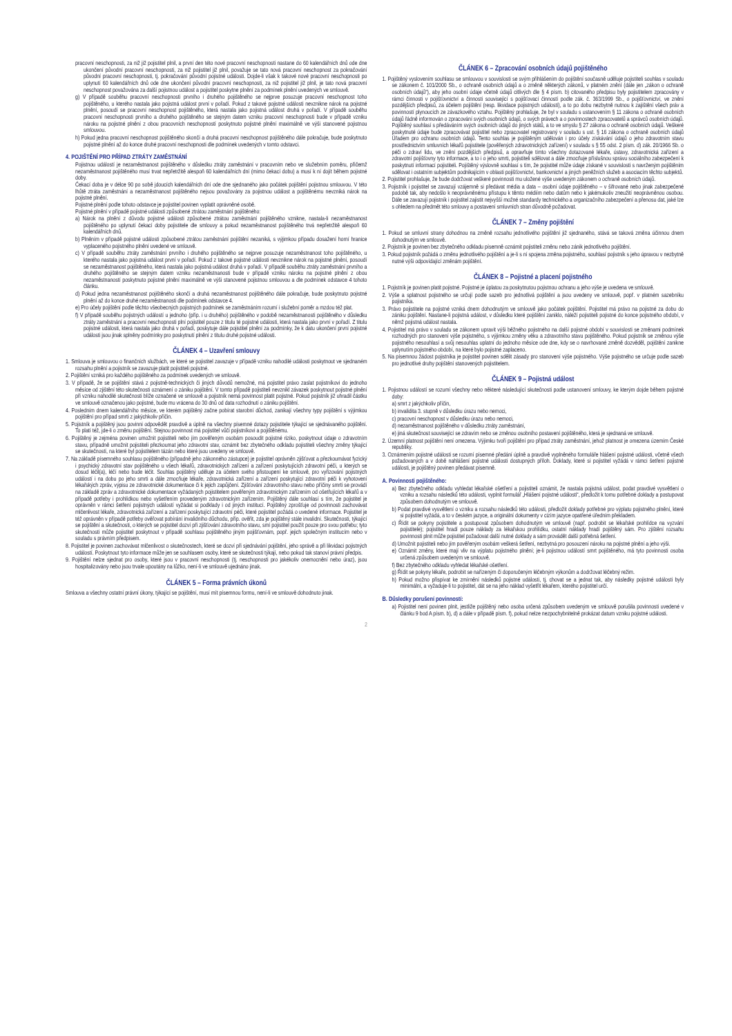pracovní neschopnosti, za niž již pojistitel plnil, a první den této nové pracovní neschopnosti nastane do 60 kalendářních dnů ode dne ukončení původní pracovní neschopnosti, za niž pojistitel již plnil, považuje se tato nová pracovní neschopnost za pokračování původní pracovní neschopnosti, tj. pokračování původní pojistné události. Dojde-li však k takové nové pracovní neschopnosti po uplynutí 60 kalendářních dnů ode dne ukončení původní pracovní neschopnosti, za niž pojistitel již plnil, je tato nová pracovní neschopnost považována za další pojistnou událost a pojistitel poskytne plnění za podmínek plnění uvedených ve smlouvě.
g) V případě souběhu pracovní neschopnosti prvního i druhého pojištěného se nejprve posuzuje pracovní neschopnost toho pojištěného, u kterého nastala jako pojistná událost první v pořadí. Pokud z takové pojistné události nevznikne nárok na pojistné plnění, posoudí se pracovní neschopnost pojištěného, která nastala jako pojistná událost druhá v pořadí. V případě souběhu pracovní neschopnosti prvního a druhého pojištěného se stejným datem vzniku pracovní neschopnosti bude v případě vzniku nároku na pojistné plnění z obou pracovních neschopností poskytnuto pojistné plnění maximálně ve výši stanovené pojistnou smlouvou.
h) Pokud jedna pracovní neschopnost pojištěného skončí a druhá pracovní neschopnost pojištěného dále pokračuje, bude poskytnuto pojistné plnění až do konce druhé pracovní neschopnosti dle podmínek uvedených v tomto odstavci.
4. POJIŠTĚNÍ PRO PŘÍPAD ZTRÁTY ZAMĚSTNÁNÍ
Pojistnou událostí je nezaměstnanost pojištěného v důsledku ztráty zaměstnání v pracovním nebo ve služebním poměru, přičemž nezaměstnanost pojištěného musí trvat nepřetržitě alespoň 60 kalendářních dní (mimo čekací dobu) a musí k ní dojít během pojistné doby.
Čekací doba je v délce 90 po sobě jdoucích kalendářních dní ode dne sjednaného jako počátek pojištění pojistnou smlouvou. V této lhůtě ztráta zaměstnání a nezaměstnanost pojištěného nejsou považovány za pojistnou událost a pojištěnému nevzniká nárok na pojistné plnění.
Pojistné plnění podle tohoto odstavce je pojistitel povinen vyplatit oprávněné osobě.
Pojistné plnění v případě pojistné události způsobené ztrátou zaměstnání pojištěného:
a) Nárok na plnění z důvodu pojistné události způsobené ztrátou zaměstnání pojištěného vznikne, nastala-li nezaměstnanost pojištěného po uplynutí čekací doby pojistitele dle smlouvy a pokud nezaměstnanost pojištěného trvá nepřetržitě alespoň 60 kalendářních dnů.
b) Plněním v případě pojistné události způsobené ztrátou zaměstnání pojištění nezaniká, s výjimkou případu dosažení horní hranice vyplaceného pojistného plnění uvedené ve smlouvě.
c) V případě souběhu ztráty zaměstnání prvního i druhého pojištěného se nejprve posuzuje nezaměstnanost toho pojištěného, u kterého nastala jako pojistná událost první v pořadí. Pokud z takové pojistné události nevznikne nárok na pojistné plnění, posoudí se nezaměstnanost pojištěného, která nastala jako pojistná událost druhá v pořadí. V případě souběhu ztráty zaměstnání prvního a druhého pojištěného se stejným datem vzniku nezaměstnanosti bude v případě vzniku nároku na pojistné plnění z obou nezaměstnaností poskytnuto pojistné plnění maximálně ve výši stanovené pojistnou smlouvou a dle podmínek odstavce 4 tohoto článku.
d) Pokud jedna nezaměstnanost pojištěného skončí a druhá nezaměstnanost pojištěného dále pokračuje, bude poskytnuto pojistné plnění až do konce druhé nezaměstnanosti dle podmínek odstavce 4.
e) Pro účely pojištění podle těchto všeobecných pojistných podmínek se zaměstnáním rozumí i služební poměr a mzdou též plat.
f) V případě souběhu pojistných událostí u jednoho (příp. i u druhého) pojištěného v podobě nezaměstnanosti pojištěného v důsledku ztráty zaměstnání a pracovní neschopnosti plní pojistitel pouze z titulu té pojistné události, která nastala jako první v pořadí. Z titulu pojistné události, která nastala jako druhá v pořadí, poskytuje dále pojistitel plnění za podmínky, že k datu ukončení první pojistné události jsou jinak splněny podmínky pro poskytnutí plnění z titulu druhé pojistné události.
ČLÁNEK 4 – Uzavření smlouvy
1. Smlouva je smlouvou o finančních službách, ve které se pojistitel zavazuje v případě vzniku nahodilé události poskytnout ve sjednaném rozsahu plnění a pojistník se zavazuje platit pojistiteli pojistné.
2. Pojištění vzniká pro každého pojištěného za podmínek uvedených ve smlouvě.
3. V případě, že se pojištění stává z pojistně-technických či jiných důvodů nemožné, má pojistitel právo zaslat pojistníkovi do jednoho měsíce od zjištění této skutečnosti oznámení o zániku pojištění. V tomto případě pojistiteli nevznikl závazek poskytnout pojistné plnění při vzniku nahodilé skutečnosti blíže označené ve smlouvě a pojistník nemá povinnost platit pojistné. Pokud pojistník již uhradil částku ve smlouvě označenou jako pojistné, bude mu vrácena do 30 dnů od data rozhodnutí o zániku pojištění.
4. Posledním dnem kalendářního měsíce, ve kterém pojištěný začne pobírat starobní důchod, zanikají všechny typy pojištění s výjimkou pojištění pro případ smrti z jakýchkoliv příčin.
5. Pojistník a pojištěný jsou povinni odpovědět pravdivě a úplně na všechny písemné dotazy pojistitele týkající se sjednávaného pojištění. To platí též, jde-li o změnu pojištění. Stejnou povinnost má pojistitel vůči pojistníkovi a pojištěnému.
6. Pojištěný je zejména povinen umožnit pojistiteli nebo jím pověřeným osobám posoudit pojistné riziko, poskytnout údaje o zdravotním stavu, případně umožnit pojistiteli přezkoumat jeho zdravotní stav, oznámit bez zbytečného odkladu pojistiteli všechny změny týkající se skutečností, na které byl pojistitelem tázán nebo které jsou uvedeny ve smlouvě.
7. Na základě písemného souhlasu pojištěného (případně jeho zákonného zástupce) je pojistitel oprávněn zjišťovat a přezkoumávat fyzický i psychický zdravotní stav pojištěného u všech lékařů, zdravotnických zařízení a zařízení poskytujících zdravotní péči, u kterých se dosud léčil(a), léčí nebo bude léčit. Souhlas pojištěný uděluje za účelem svého přistoupení ke smlouvě, pro vyřizování pojistných událostí i na dobu po jeho smrti a dále zmocňuje lékaře, zdravotnická zařízení a zařízení poskytující zdravotní péči k vyhotovení lékařských zpráv, výpisu ze zdravotnické dokumentace či k jejich zapůjčení. Zjišťování zdravotního stavu nebo příčiny smrti se provádí na základě zpráv a zdravotnické dokumentace vyžádaných pojistitelem pověřeným zdravotnickým zařízením od ošetřujících lékařů a v případě potřeby i prohlídkou nebo vyšetřením provedeným zdravotnickým zařízením. Pojištěný dále souhlasí s tím, že pojistitel je oprávněn v rámci šetření pojistných událostí vyžádat si podklady i od jiných institucí. Pojištěný zprošťuje od povinnosti zachovávat mlčenlivost lékaře, zdravotnická zařízení a zařízení poskytující zdravotní péči, které pojistitel požádá o uvedené informace. Pojistitel je též oprávněn v případě potřeby ověřovat pobírání invalidního důchodu, příp. ověřit, zda je pojištěný stále invalidní. Skutečnosti, týkající se pojištění a skutečnosti, o kterých se pojistitel dozví při zjišťování zdravotního stavu, smí pojistitel použít pouze pro svou potřebu; tyto skutečnosti může pojistitel poskytnout v případě souhlasu pojištěného jiným pojišťovnám, popř. jejich společným institucím nebo v souladu s právním předpisem.
8. Pojistitel je povinen zachovávat mlčenlivost o skutečnostech, které se dozví při sjednávání pojištění, jeho správě a při likvidaci pojistných událostí. Poskytnout tyto informace může jen se souhlasem osoby, které se skutečnosti týkají, nebo pokud tak stanoví právní předpis.
9. Pojištění nelze sjednat pro osoby, které jsou v pracovní neschopnosti (tj. neschopnosti pro jakékoliv onemocnění nebo úraz), jsou hospitalizovány nebo jsou trvale upoutány na lůžko, není-li ve smlouvě ujednáno jinak.
ČLÁNEK 5 – Forma právních úkonů
Smlouva a všechny ostatní právní úkony, týkající se pojištění, musí mít písemnou formu, není-li ve smlouvě dohodnuto jinak.
ČLÁNEK 6 – Zpracování osobních údajů pojištěného
1. Pojištěný vyslovením souhlasu se smlouvou v souvislosti se svým přihlášením do pojištění současně uděluje pojistiteli souhlas v souladu se zákonem č. 101/2000 Sb., o ochraně osobních údajů a o změně některých zákonů, v platném znění (dále jen „zákon o ochraně osobních údajů“), aby jeho osobní údaje včetně údajů citlivých dle § 4 písm. b) citovaného předpisu byly pojistitelem zpracovány v rámci činnosti v pojišťovnictví a činnosti související s pojišťovací činností podle zák. č. 363/1999 Sb., o pojišťovnictví, ve znění pozdějších předpisů, za účelem pojištění (resp. likvidace pojistných událostí), a to po dobu nezbytně nutnou k zajištění všech práv a povinností plynoucích ze závazkového vztahu. Pojištěný prohlašuje, že byl v souladu s ustanovením § 11 zákona o ochraně osobních údajů řádně informován o zpracování svých osobních údajů, o svých právech a o povinnostech zpracovatelů a správců osobních údajů. Pojištěný souhlasí s předáváním svých osobních údajů do jiných států, a to ve smyslu § 27 zákona o ochraně osobních údajů. Veškeré poskytnuté údaje bude zpracovávat pojistitel nebo zpracovatel registrovaný v souladu s ust. § 16 zákona o ochraně osobních údajů Úřadem pro ochranu osobních údajů. Tento souhlas je pojištěným udělován i pro účely získávání údajů o jeho zdravotním stavu prostřednictvím smluvních lékařů pojistitele (pověřených zdravotnických zařízení) v souladu s § 55 odst. 2 písm. d) zák. 20/1966 Sb. o péči o zdraví lidu, ve znění pozdějších předpisů, a opravňuje tímto všechny dotazované lékaře, ústavy, zdravotnická zařízení a zdravotní pojišťovny tyto informace, a to i o jeho smrti, pojistiteli sdělovat a dále zmocňuje příslušnou správu sociálního zabezpečení k poskytnutí informací pojistiteli. Pojištěný výslovně souhlasí s tím, že pojistitel může údaje získané v souvislosti s navrženým pojištěním sdělovat i ostatním subjektům podnikajícím v oblasti pojišťovnictví, bankovnictví a jiných peněžních služeb a asociacím těchto subjektů.
2. Pojistitel prohlašuje, že bude dodržovat veškeré povinnosti mu uložené výše uvedeným zákonem o ochraně osobních údajů.
3. Pojistník i pojistitel se zavazují vzájemně si předávat média a data – osobní údaje pojištěného – v šifrované nebo jinak zabezpečené podobě tak, aby nedošlo k neoprávněnému přístupu k těmto médiím nebo datům nebo k jakémukoliv zneužití neoprávněnou osobou. Dále se zavazují pojistník i pojistitel zajistit nejvyšší možné standardy technického a organizačního zabezpečení a přenosu dat, jaké lze s ohledem na předmět této smlouvy a postavení smluvních stran důvodně požadovat.
ČLÁNEK 7 – Změny pojištění
1. Pokud se smluvní strany dohodnou na změně rozsahu jednotlivého pojištění již sjednaného, stává se taková změna účinnou dnem dohodnutým ve smlouvě.
2. Pojistník je povinen bez zbytečného odkladu písemně oznámit pojistiteli změnu nebo zánik jednotlivého pojištění.
3. Pokud pojistník požádá o změnu jednotlivého pojištění a je-li s ní spojena změna pojistného, souhlasí pojistník s jeho úpravou v nezbytně nutné výši odpovídající změnám pojištění.
ČLÁNEK 8 – Pojistné a placení pojistného
1. Pojistník je povinen platit pojistné. Pojistné je úplatou za poskytnutou pojistnou ochranu a jeho výše je uvedena ve smlouvě.
2. Výše a splatnost pojistného se určují podle sazeb pro jednotlivá pojištění a jsou uvedeny ve smlouvě, popř. v platném sazebníku pojistníka.
3. Právo pojistitele na pojistné vzniká dnem dohodnutým ve smlouvě jako počátek pojištění. Pojistitel má právo na pojistné za dobu do zániku pojištění. Nastane-li pojistná událost, v důsledku které pojištění zaniklo, náleží pojistiteli pojistné do konce pojistného období, v němž pojistná událost nastala.
4. Pojistitel má právo v souladu se zákonem upravit výši běžného pojistného na další pojistné období v souvislosti se změnami podmínek rozhodných pro stanovení výše pojistného, s výjimkou změny věku a zdravotního stavu pojištěného. Pokud pojistník se změnou výše pojistného nesouhlasí a svůj nesouhlas uplatní do jednoho měsíce ode dne, kdy se o navrhované změně dozvěděl, pojištění zanikne uplynutím pojistného období, na které bylo pojistné zaplaceno.
5. Na písemnou žádost pojistníka je pojistitel povinen sdělit zásady pro stanovení výše pojistného. Výše pojistného se určuje podle sazeb pro jednotlivé druhy pojištění stanovených pojistitelem.
ČLÁNEK 9 – Pojistná událost
1. Pojistnou událostí se rozumí všechny nebo některé následující skutečnosti podle ustanovení smlouvy, ke kterým dojde během pojistné doby:
a) smrt z jakýchkoliv příčin,
b) invalidita 3. stupně v důsledku úrazu nebo nemoci,
c) pracovní neschopnost v důsledku úrazu nebo nemoci,
d) nezaměstnanost pojištěného v důsledku ztráty zaměstnání,
e) jiná skutečnost související se zdravím nebo se změnou osobního postavení pojištěného, která je sjednaná ve smlouvě.
2. Územní platnost pojištění není omezena. Výjimku tvoří pojištění pro případ ztráty zaměstnání, jehož platnost je omezena územím České republiky.
3. Oznámením pojistné události se rozumí písemné předání úplně a pravdivě vyplněného formuláře hlášení pojistné události, včetně všech požadovaných a v době nahlášení pojistné události dostupných příloh. Doklady, které si pojistitel vyžádá v rámci šetření pojistné události, je pojištěný povinen předávat písemně.
A. Povinnosti pojištěného:
a) Bez zbytečného odkladu vyhledat lékařské ošetření a pojistiteli oznámit, že nastala pojistná událost, podat pravdivé vysvětlení o vzniku a rozsahu následků této události, vyplnit formulář „Hlášení pojistné události“, předložit k tomu potřebné doklady a postupovat způsobem dohodnutým ve smlouvě.
b) Podat pravdivé vysvětlení o vzniku a rozsahu následků této události, předložit doklady potřebné pro výplatu pojistného plnění, které si pojistitel vyžádá, a to v českém jazyce, a originální dokumenty v cizím jazyce opatřené úředním překladem.
c) Řídit se pokyny pojistitele a postupovat způsobem dohodnutým ve smlouvě (např. podrobit se lékařské prohlídce na vyzvání pojistitele); pojistitel hradí pouze náklady za lékařskou prohlídku, ostatní náklady hradí pojištěný sám. Pro zjištění rozsahu povinnosti plnit může pojistitel požadovat další nutné doklady a sám provádět další potřebná šetření.
d) Umožnit pojistiteli nebo jím pověřeným osobám veškerá šetření, nezbytná pro posouzení nároku na pojistné plnění a jeho výši.
e) Oznámit změny, které mají vliv na výplatu pojistného plnění; je-li pojistnou událostí smrt pojištěného, má tyto povinnosti osoba určená způsobem uvedeným ve smlouvě.
f) Bez zbytečného odkladu vyhledat lékařské ošetření.
g) Řídit se pokyny lékaře, podrobit se nařízeným či doporučeným léčebným výkonům a dodržovat léčebný režim.
h) Pokud možno přispívat ke zmírnění následků pojistné události, tj. chovat se a jednat tak, aby následky pojistné události byly minimální, a vyžaduje-li to pojistitel, dát se na jeho náklad vyšetřit lékařem, kterého pojistitel určí.
B. Důsledky porušení povinností:
a) Pojistitel není povinen plnit, jestliže pojištěný nebo osoba určená způsobem uvedeným ve smlouvě porušila povinnosti uvedené v článku 9 bod A písm. b), d) a dále v případě písm. f), pokud nelze nezpochybnitelně prokázat datum vzniku pojistné události.
2